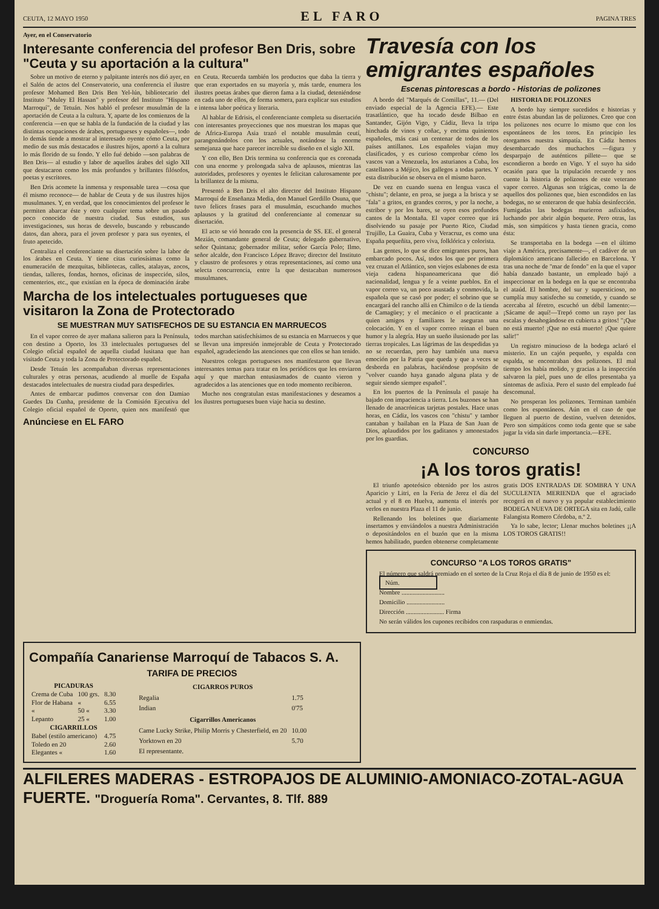CEUTA, 12 MAYO 1950 EL FARO PAGINA TRES
Ayer, en el Conservatorio
Interesante conferencia del profesor Ben Dris, sobre "Ceuta y su aportación a la cultura"
Sobre un motivo de eterno y palpitante interés nos dió ayer, en el Salón de actos del Conservatorio, una conferencia el ilustre profesor Mohamed Ben Dris Ben Yel-lún, bibliotecario del Instituto "Muley El Hassan" y profesor del Instituto "Hispano Marroquí", de Tetuán. Nos habló el profesor musulmán de la aportación de Ceuta a la cultura. Y, aparte de los comienzos de la conferencia —en que se habla de la fundación de la ciudad y las distintas ocupaciones de árabes, portugueses y españoles—, todo lo demás tiende a mostrar al interesado oyente cómo Ceuta, por medio de sus más destacados e ilustres hijos, aportó a la cultura lo más florido de su fondo. Y ello fué debido —son palabras de Ben Dris— al estudio y labor de aquellos árabes del siglo XII que destacaron como los más profundos y brillantes filósofos, poetas y escritores.
Ben Dris acomete la inmensa y responsable tarea —cosa que él mismo reconoce— de hablar de Ceuta y de sus ilustres hijos musulmanes. Y, en verdad, que los conocimientos del profesor le permiten abarcar éste y otro cualquier tema sobre un pasado poco conocido de nuestra ciudad. Sus estudios, sus investigaciones, sus horas de desvelo, buscando y rebuscando datos, dan ahora, para el joven profesor y para sus oyentes, el fruto apetecido.
Centraliza el conferenciante su disertación sobre la labor de los árabes en Ceuta. Y tiene citas curiosísimas como la enumeración de mezquitas, bibliotecas, calles, atalayas, zocos, tiendas, talleres, fondas, hornos, oficinas de inspección, silos, cementerios, etc., que existían en la época de dominación árabe en Ceuta. Recuerda también los productos que daba la tierra y que eran exportados en su mayoría y, más tarde, enumera los ilustres poetas árabes que dieron fama a la ciudad, deteniéndose en cada uno de ellos, de forma somera, para explicar sus estudios e intensa labor poética y literaria.
Al hablar de Edrisis, el conferenciante completa su disertación con interesantes proyecciones que nos muestran los mapas que de Africa-Europa Asia trazó el notable musulmán ceutí, parangonándolos con los actuales, notándose la enorme semejanza que hace parecer increíble su diseño en el siglo XII.
Y con ello, Ben Dris termina su conferencia que es coronada con una enorme y prolongada salva de aplausos, mientras las autoridades, profesores y oyentes le felicitan calurosamente por la brillantez de la misma.
Presentó a Ben Dris el alto director del Instituto Hispano Marroquí de Enseñanza Media, don Manuel Gordillo Osuna, que tuvo felices frases para el musulmán, escuchando muchos aplausos y la gratitud del conferenciante al comenzar su disertación.
El acto se vió honrado con la presencia de SS. EE. el general Mezián, comandante general de Ceuta; delegado gubernativo, señor Quintana; gobernador militar, señor García Polo; Ilmo. señor alcalde, don Francisco López Bravo; director del Instituto y claustro de profesores y otras representaciones, así como una selecta concurrencia, entre la que destacaban numerosos musulmanes.
Marcha de los intelectuales portugueses que visitaron la Zona de Protectorado
SE MUESTRAN MUY SATISFECHOS DE SU ESTANCIA EN MARRUECOS
En el vapor correo de ayer mañana salieron para la Península, con destino a Oporto, los 33 intelectuales portugueses del Colegio oficial español de aquella ciudad lusitana que han visitado Ceuta y toda la Zona de Protectorado español.
Desde Tetuán les acompañaban diversas representaciones culturales y otras personas, acudiendo al muelle de España destacados intelectuales de nuestra ciudad para despedirles.
Antes de embarcar pudimos conversar con don Damiao Guedes Da Cunha, presidente de la Comisión Ejecutiva del Colegio oficial español de Oporto, quien nos manifestó que todos marchan satisfechísimos de su estancia en Marruecos y que se llevan una impresión inmejorable de Ceuta y Protectorado español, agradeciendo las atenciones que con ellos se han tenido.
Nuestros colegas portugueses nos manifestaron que llevan interesantes temas para tratar en los periódicos que les enviaron aquí y que marchan entusiasmados de cuanto vieron y agradecidos a las atenciones que en todo momento recibieron.
Mucho nos congratulan estas manifestaciones y deseamos a los ilustres portugueses buen viaje hacia su destino.
Anúnciese en EL FARO
Travesía con los emigrantes españoles
Escenas pintorescas a bordo - Historias de polizones
A bordo del "Marqués de Comillas", 11.— (Del enviado especial de la Agencia EFE).— Este trasatlántico, que ha tocado desde Bilbao en Santander, Gijón Vigo, y Cádiz, lleva la tripa hinchada de vinos y coñac, y encima quinientos españoles, más casi un centenar de todos de los países antillanos. Los españoles viajan muy clasificados, y es curioso comprobar cómo los vascos van a Venezuela, los asturianos a Cuba, los castellanos a Méjico, los gallegos a todas partes. Y esta distribución se observa en el mismo barco.
De vez en cuando suena en lengua vasca el "chistu"; delante, en proa, se juega a la brisca y se "fala" a gritos, en grandes corros, y por la noche, a estribor y por los bares, se oyen esos profundos cantos de la Montaña. El vapor correo que irá disolviendo su pasaje por Puerto Rico, Ciudad Trujillo, La Guaira, Cuba y Veracruz, es como una España pequeñita, pero viva, folklórica y colorista.
Las gentes, lo que se dice emigrantes puros, han embarcado pocos. Así, todos los que por primera vez cruzan el Atlántico, son viejos eslabones de esta vieja cadena hispanoamericana que dió nacionalidad, lengua y fe a veinte pueblos. En el vapor correo va, un poco asustada y conmovida, la española que se casó por poder; el sobrino que se encargará del rancho allá en Chimilco o de la tienda de Camagüey; y el mecánico o el practicante a quien amigos y familiares le aseguran una colocación. Y en el vapor correo reinan el buen humor y la alegría. Hay un sueño ilusionado por las tierras tropicales. Las lágrimas de las despedidas ya no se recuerdan, pero hay también una nueva emoción por la Patria que queda y que a veces se desborda en palabras, haciéndose propósito de "volver cuando haya ganado alguna plata y de seguir siendo siempre español".
En los puertos de la Península el pasaje ha bajado con impaciencia a tierra. Los buzones se han llenado de anacrónicas tarjetas postales. Hace unas horas, en Cádiz, los vascos con "chistu" y tambor cantaban y bailaban en la Plaza de San Juan de Dios, aplaudidos por los gaditanos y amonestados por los guardias.
HISTORIA DE POLIZONES
A bordo hay siempre sucedidos e historias y entre éstas abundan las de polizones. Creo que con los polizones nos ocurre lo mismo que con los espontáneos de los toros. En principio les otorgamos nuestra simpatía. En Cádiz hemos desembarcado dos muchachos —figura y desparpajo de auténticos pillete— que se escondieron a bordo en Vigo. Y el suyo ha sido ocasión para que la tripulación recuerde y nos cuente la historia de polizones de este veterano vapor correo. Algunas son trágicas, como la de aquellos dos polizones que, bien escondidos en las bodegas, no se enteraron de que había desinfección. Fumigadas las bodegas murieron asfixiados, luchando por abrir algún boquete. Pero otras, las más, son simpáticos y hasta tienen gracia, como ésta:
Se transportaba en la bodega —en el último viaje a América, precisamente—, el cadáver de un diplomático americano fallecido en Barcelona. Y tras una noche de "mar de fondo" en la que el vapor había danzado bastante, un empleado bajó a inspeccionar en la bodega en la que se encontraba el ataúd. El hombre, del sur y supersticioso, no cumplía muy satisfecho su cometido, y cuando se acercaba al féretro, escuchó un débil lamento:— ¡Sácame de aquí!—Trepó como un rayo por las escalas y desahogándose en cubierta a gritos! "¡Que no está muerto! ¡Que no está muerto! ¡Que quiere salir!"
Un registro minucioso de la bodega aclaró el misterio. En un cajón pequeño, y espalda con espalda, se encontraban dos polizones. El mal tiempo los había molido, y gracias a la inspección salvaron la piel, pues uno de ellos presentaba ya síntomas de asfixia. Pero el susto del empleado fué descomunal.
No prosperan los polizones. Terminan también como los espontáneos. Aún en el caso de que lleguen al puerto de destino, vuelven detenidos. Pero son simpáticos como toda gente que se sabe jugar la vida sin darle importancia.—EFE.
CONCURSO
¡A los toros gratis!
El triunfo apoteósico obtenido por los astros Aparicio y Litri, en la Feria de Jerez el día del actual y el 8 en Huelva, aumenta el interés por verlos en nuestra Plaza el 11 de junio.
Rellenando los boletines que diariamente insertamos y enviándolos a nuestra Administración o depositándolos en el buzón que en la misma hemos habilitado, pueden obtenerse completamente gratis DOS ENTRADAS DE SOMBRA Y UNA SUCULENTA MERIENDA que el agraciado recogerá en el nuevo y ya popular establecimiento BODEGA NUEVA DE ORTEGA sita en Jadú, calle Falangista Romero Córdoba, n.º 2.
Ya lo sabe, lector; Llenar muchos boletines ¡¡A LOS TOROS GRATIS!!
CONCURSO "A LOS TOROS GRATIS"
El número que saldrá premiado en el sorteo de la Cruz Roja el día 8 de junio de 1950 es el:
Núm.
Nombre ...........................
Domicilio ........................
Dirección ........................ Firma
No serán válidos los cupones recibidos con raspaduras o enmiendas.
Compañía Canariense Marroquí de Tabacos S. A.
TARIFA DE PRECIOS
| PICADURAS | | |
| --- | --- | --- |
| Crema de Cuba | 100 grs. | 8.30 |
| Flor de Habana | « | 6.55 |
| « | 50 « | 3.30 |
| Lepanto | 25 « | 1.00 |
| CIGARRILLOS | | |
| Babel (estilo americano) | | 4.75 |
| Toledo en 20 | | 2.60 |
| Elegantes « | | 1.60 |
| CIGARROS PUROS | |
| --- | --- |
| Regalia | 1.75 |
| Indian | 0'75 |
| Cigarrillos Americanos | |
| Came Lucky Strike, Philip Morris y Chesterfield, en 20 | 10.00 |
| Yorktown en 20 | 5.70 |
| El representante. | |
ALFILERES MADERAS - ESTROPAJOS DE ALUMINIO-AMONIACO-ZOTAL-AGUA FUERTE. "Droguería Roma". Cervantes, 8. Tlf. 889